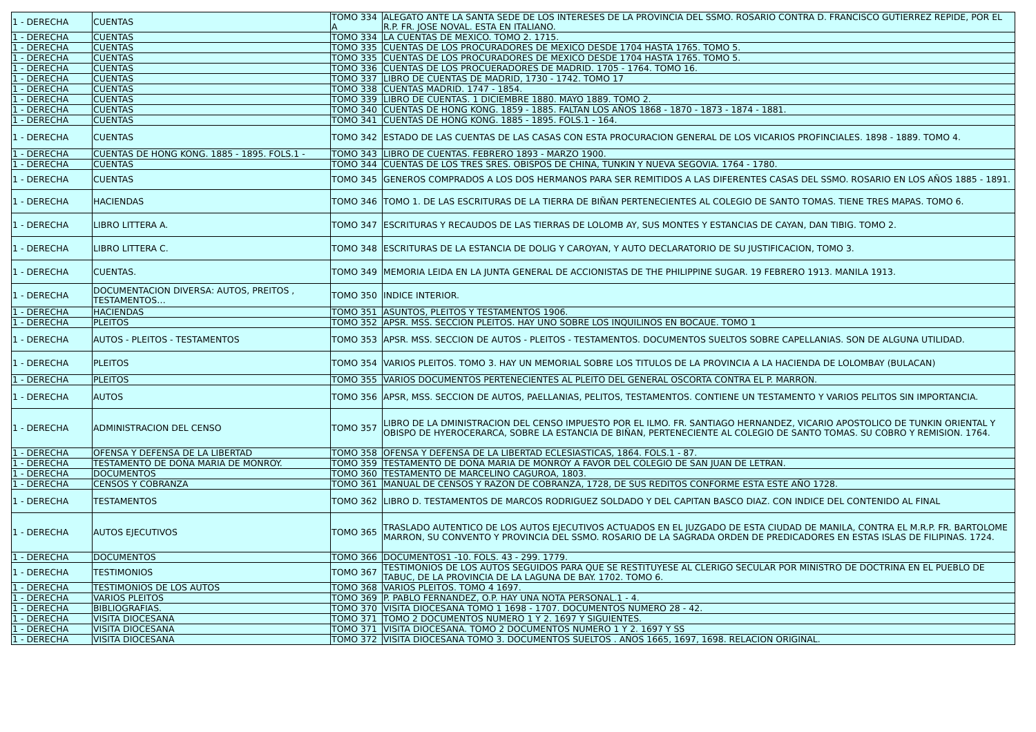| 1 - DERECHA | CUENTAS | TOMO 334 A | ALEGATO ANTE LA SANTA SEDE DE LOS INTERESES DE LA PROVINCIA DEL SSMO. ROSARIO CONTRA D. FRANCISCO GUTIERREZ REPIDE, POR EL R.P. FR. JOSE NOVAL. ESTA EN ITALIANO. |
| 1 - DERECHA | CUENTAS | TOMO 334 | LA CUENTAS DE MEXICO. TOMO 2. 1715. |
| 1 - DERECHA | CUENTAS | TOMO 335 | CUENTAS DE LOS PROCURADORES DE MEXICO DESDE 1704 HASTA 1765. TOMO 5. |
| 1 - DERECHA | CUENTAS | TOMO 335 | CUENTAS DE LOS PROCURADORES DE MEXICO DESDE 1704 HASTA 1765. TOMO 5. |
| 1 - DERECHA | CUENTAS | TOMO 336 | CUENTAS DE LOS PROCUERADORES DE MADRID. 1705 - 1764. TOMO 16. |
| 1 - DERECHA | CUENTAS | TOMO 337 | LIBRO DE CUENTAS DE MADRID, 1730 - 1742. TOMO 17 |
| 1 - DERECHA | CUENTAS | TOMO 338 | CUENTAS MADRID. 1747 - 1854. |
| 1 - DERECHA | CUENTAS | TOMO 339 | LIBRO DE CUENTAS. 1 DICIEMBRE 1880. MAYO 1889. TOMO 2. |
| 1 - DERECHA | CUENTAS | TOMO 340 | CUENTAS DE HONG KONG. 1859 - 1885. FALTAN LOS AÑOS 1868 - 1870 - 1873 - 1874 - 1881. |
| 1 - DERECHA | CUENTAS | TOMO 341 | CUENTAS DE HONG KONG. 1885 - 1895. FOLS.1 - 164. |
| 1 - DERECHA | CUENTAS | TOMO 342 | ESTADO DE LAS CUENTAS DE LAS CASAS CON ESTA PROCURACION GENERAL DE LOS VICARIOS PROFINCIALES. 1898 - 1889. TOMO 4. |
| 1 - DERECHA | CUENTAS DE HONG KONG. 1885 - 1895. FOLS.1 - | TOMO 343 | LIBRO DE CUENTAS. FEBRERO 1893 - MARZO 1900. |
| 1 - DERECHA | CUENTAS | TOMO 344 | CUENTAS DE LOS TRES SRES. OBISPOS DE CHINA, TUNKIN Y NUEVA SEGOVIA. 1764 - 1780. |
| 1 - DERECHA | CUENTAS | TOMO 345 | GENEROS COMPRADOS A LOS DOS HERMANOS PARA SER REMITIDOS A LAS DIFERENTES CASAS DEL SSMO. ROSARIO EN LOS AÑOS 1885 - 1891. |
| 1 - DERECHA | HACIENDAS | TOMO 346 | TOMO 1. DE LAS ESCRITURAS DE LA TIERRA DE BIÑAN PERTENECIENTES AL COLEGIO DE SANTO TOMAS. TIENE TRES MAPAS. TOMO 6. |
| 1 - DERECHA | LIBRO LITTERA A. | TOMO 347 | ESCRITURAS Y RECAUDOS DE LAS TIERRAS DE LOLOMB AY, SUS MONTES Y ESTANCIAS DE CAYAN, DAN TIBIG. TOMO 2. |
| 1 - DERECHA | LIBRO LITTERA C. | TOMO 348 | ESCRITURAS DE LA ESTANCIA DE DOLIG Y CAROYAN, Y AUTO DECLARATORIO DE SU JUSTIFICACION, TOMO 3. |
| 1 - DERECHA | CUENTAS. | TOMO 349 | MEMORIA LEIDA EN LA JUNTA GENERAL DE ACCIONISTAS DE THE PHILIPPINE SUGAR. 19 FEBRERO 1913. MANILA 1913. |
| 1 - DERECHA | DOCUMENTACION DIVERSA: AUTOS, PREITOS , TESTAMENTOS… | TOMO 350 | INDICE INTERIOR. |
| 1 - DERECHA | HACIENDAS | TOMO 351 | ASUNTOS, PLEITOS Y TESTAMENTOS 1906. |
| 1 - DERECHA | PLEITOS | TOMO 352 | APSR. MSS. SECCION PLEITOS. HAY UNO SOBRE LOS INQUILINOS EN BOCAUE. TOMO 1 |
| 1 - DERECHA | AUTOS - PLEITOS - TESTAMENTOS | TOMO 353 | APSR. MSS. SECCION DE AUTOS - PLEITOS - TESTAMENTOS. DOCUMENTOS SUELTOS SOBRE CAPELLANIAS. SON DE ALGUNA UTILIDAD. |
| 1 - DERECHA | PLEITOS | TOMO 354 | VARIOS PLEITOS. TOMO 3. HAY UN MEMORIAL SOBRE LOS TITULOS DE LA PROVINCIA A LA HACIENDA DE LOLOMBAY (BULACAN) |
| 1 - DERECHA | PLEITOS | TOMO 355 | VARIOS DOCUMENTOS PERTENECIENTES AL PLEITO DEL GENERAL OSCORTA CONTRA EL P. MARRON. |
| 1 - DERECHA | AUTOS | TOMO 356 | APSR, MSS. SECCION DE AUTOS, PAELLANIAS, PELITOS, TESTAMENTOS. CONTIENE UN TESTAMENTO Y VARIOS PELITOS SIN IMPORTANCIA. |
| 1 - DERECHA | ADMINISTRACION DEL CENSO | TOMO 357 | LIBRO DE LA DMINISTRACION DEL CENSO IMPUESTO POR EL ILMO. FR. SANTIAGO HERNANDEZ, VICARIO APOSTOLICO DE TUNKIN ORIENTAL Y OBISPO DE HYEROCERARCA, SOBRE LA ESTANCIA DE BIÑAN, PERTENECIENTE AL COLEGIO DE SANTO TOMAS. SU COBRO Y REMISION. 1764. |
| 1 - DERECHA | OFENSA Y DEFENSA DE LA LIBERTAD | TOMO 358 | OFENSA Y DEFENSA DE LA LIBERTAD ECLESIASTICAS, 1864. FOLS.1 - 87. |
| 1 - DERECHA | TESTAMENTO DE DOÑA MARIA DE MONROY. | TOMO 359 | TESTAMENTO DE DOÑA MARIA DE MONROY A FAVOR DEL COLEGIO DE SAN JUAN DE LETRAN. |
| 1 - DERECHA | DOCUMENTOS | TOMO 360 | TESTAMENTO DE MARCELINO CAGUROA, 1803. |
| 1 - DERECHA | CENSOS Y COBRANZA | TOMO 361 | MANUAL DE CENSOS Y RAZON DE COBRANZA, 1728, DE SUS REDITOS CONFORME ESTA ESTE AÑO 1728. |
| 1 - DERECHA | TESTAMENTOS | TOMO 362 | LIBRO D. TESTAMENTOS DE MARCOS RODRIGUEZ SOLDADO Y DEL CAPITAN BASCO DIAZ. CON INDICE DEL CONTENIDO AL FINAL |
| 1 - DERECHA | AUTOS EJECUTIVOS | TOMO 365 | TRASLADO AUTENTICO DE LOS AUTOS EJECUTIVOS ACTUADOS EN EL JUZGADO DE ESTA CIUDAD DE MANILA, CONTRA EL M.R.P. FR. BARTOLOME MARRON, SU CONVENTO Y PROVINCIA DEL SSMO. ROSARIO DE LA SAGRADA ORDEN DE PREDICADORES EN ESTAS ISLAS DE FILIPINAS. 1724. |
| 1 - DERECHA | DOCUMENTOS | TOMO 366 | DOCUMENTOS1 -10. FOLS. 43 - 299. 1779. |
| 1 - DERECHA | TESTIMONIOS | TOMO 367 | TESTIMONIOS DE LOS AUTOS SEGUIDOS PARA QUE SE RESTITUYESE AL CLERIGO SECULAR POR MINISTRO DE DOCTRINA EN EL PUEBLO DE TABUC, DE LA PROVINCIA DE LA LAGUNA DE BAY. 1702. TOMO 6. |
| 1 - DERECHA | TESTIMONIOS DE LOS AUTOS | TOMO 368 | VARIOS PLEITOS. TOMO 4 1697. |
| 1 - DERECHA | VARIOS PLEITOS | TOMO 369 | P. PABLO FERNANDEZ, O.P. HAY UNA NOTA PERSONAL.1 - 4. |
| 1 - DERECHA | BIBLIOGRAFIAS. | TOMO 370 | VISITA DIOCESANA TOMO 1 1698 - 1707. DOCUMENTOS NUMERO 28 - 42. |
| 1 - DERECHA | VISITA DIOCESANA | TOMO 371 | TOMO 2 DOCUMENTOS NUMERO 1 Y 2. 1697 Y SIGUIENTES. |
| 1 - DERECHA | VISITA DIOCESANA | TOMO 371 | VISITA DIOCESANA. TOMO 2 DOCUMENTOS NUMERO 1 Y 2. 1697 Y SS |
| 1 - DERECHA | VISITA DIOCESANA | TOMO 372 | VISITA DIOCESANA TOMO 3. DOCUMENTOS SUELTOS . AÑOS 1665, 1697, 1698. RELACION ORIGINAL. |